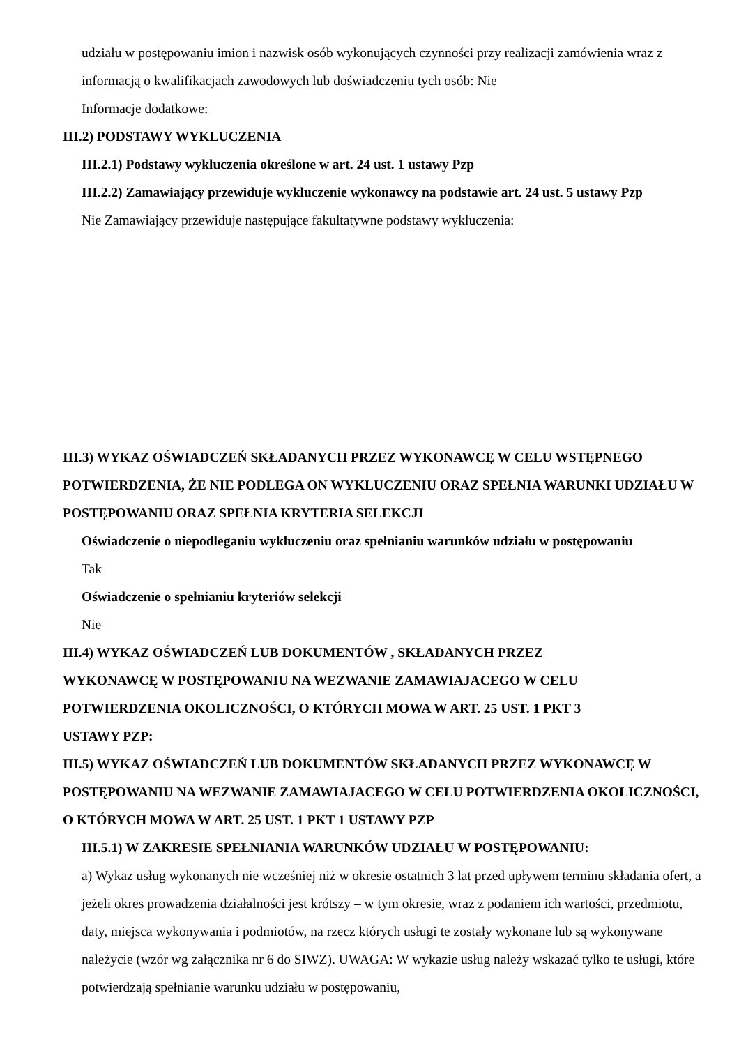udziału w postępowaniu imion i nazwisk osób wykonujących czynności przy realizacji zamówienia wraz z informacją o kwalifikacjach zawodowych lub doświadczeniu tych osób: Nie
Informacje dodatkowe:
III.2) PODSTAWY WYKLUCZENIA
III.2.1) Podstawy wykluczenia określone w art. 24 ust. 1 ustawy Pzp
III.2.2) Zamawiający przewiduje wykluczenie wykonawcy na podstawie art. 24 ust. 5 ustawy Pzp
Nie Zamawiający przewiduje następujące fakultatywne podstawy wykluczenia:
III.3) WYKAZ OŚWIADCZEŃ SKŁADANYCH PRZEZ WYKONAWCĘ W CELU WSTĘPNEGO POTWIERDZENIA, ŻE NIE PODLEGA ON WYKLUCZENIU ORAZ SPEŁNIA WARUNKI UDZIAŁU W POSTĘPOWANIU ORAZ SPEŁNIA KRYTERIA SELEKCJI
Oświadczenie o niepodleganiu wykluczeniu oraz spełnianiu warunków udziału w postępowaniu
Tak
Oświadczenie o spełnianiu kryteriów selekcji
Nie
III.4) WYKAZ OŚWIADCZEŃ LUB DOKUMENTÓW , SKŁADANYCH PRZEZ
WYKONAWCĘ W POSTĘPOWANIU NA WEZWANIE ZAMAWIAJACEGO W CELU
POTWIERDZENIA OKOLICZNOŚCI, O KTÓRYCH MOWA W ART. 25 UST. 1 PKT 3
USTAWY PZP:
III.5) WYKAZ OŚWIADCZEŃ LUB DOKUMENTÓW SKŁADANYCH PRZEZ WYKONAWCĘ W POSTĘPOWANIU NA WEZWANIE ZAMAWIAJACEGO W CELU POTWIERDZENIA OKOLICZNOŚCI, O KTÓRYCH MOWA W ART. 25 UST. 1 PKT 1 USTAWY PZP
III.5.1) W ZAKRESIE SPEŁNIANIA WARUNKÓW UDZIAŁU W POSTĘPOWANIU:
a) Wykaz usług wykonanych nie wcześniej niż w okresie ostatnich 3 lat przed upływem terminu składania ofert, a jeżeli okres prowadzenia działalności jest krótszy – w tym okresie, wraz z podaniem ich wartości, przedmiotu, daty, miejsca wykonywania i podmiotów, na rzecz których usługi te zostały wykonane lub są wykonywane należycie (wzór wg załącznika nr 6 do SIWZ). UWAGA: W wykazie usług należy wskazać tylko te usługi, które potwierdzają spełnianie warunku udziału w postępowaniu,